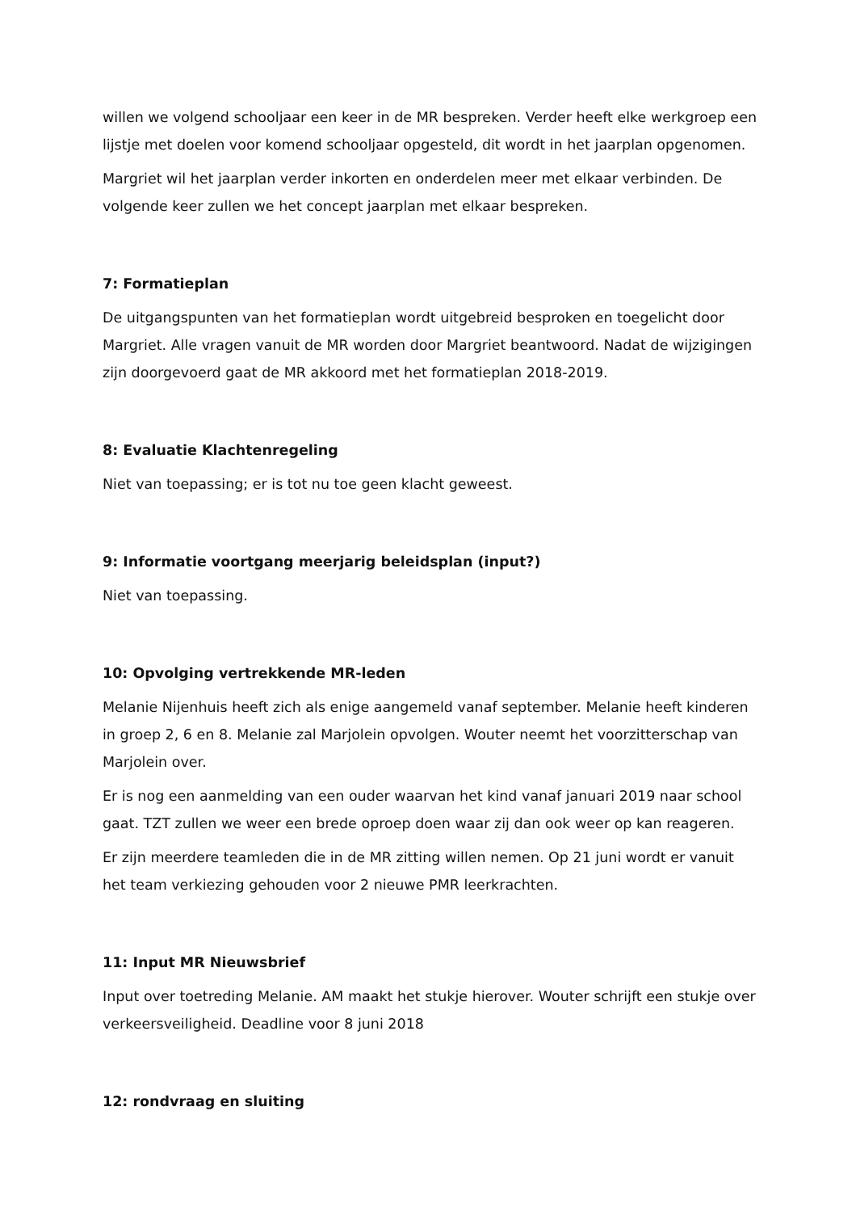willen we volgend schooljaar een keer in de MR bespreken. Verder heeft elke werkgroep een lijstje met doelen voor komend schooljaar opgesteld, dit wordt in het jaarplan opgenomen.
Margriet wil het jaarplan verder inkorten en onderdelen meer met elkaar verbinden. De volgende keer zullen we het concept jaarplan met elkaar bespreken.
7: Formatieplan
De uitgangspunten van het formatieplan wordt uitgebreid besproken en toegelicht door Margriet. Alle vragen vanuit de MR worden door Margriet beantwoord. Nadat de wijzigingen zijn doorgevoerd gaat de MR akkoord met het formatieplan 2018-2019.
8: Evaluatie Klachtenregeling
Niet van toepassing; er is tot nu toe geen klacht geweest.
9: Informatie voortgang meerjarig beleidsplan (input?)
Niet van toepassing.
10: Opvolging vertrekkende MR-leden
Melanie Nijenhuis heeft zich als enige aangemeld vanaf september. Melanie heeft kinderen in groep 2, 6 en 8. Melanie zal Marjolein opvolgen. Wouter neemt het voorzitterschap van Marjolein over.
Er is nog een aanmelding van een ouder waarvan het kind vanaf januari 2019 naar school gaat. TZT zullen we weer een brede oproep doen waar zij dan ook weer op kan reageren.
Er zijn meerdere teamleden die in de MR zitting willen nemen. Op 21 juni wordt er vanuit het team verkiezing gehouden voor 2 nieuwe PMR leerkrachten.
11: Input MR Nieuwsbrief
Input over toetreding Melanie. AM maakt het stukje hierover. Wouter schrijft een stukje over verkeersveiligheid. Deadline voor 8 juni 2018
12: rondvraag en sluiting